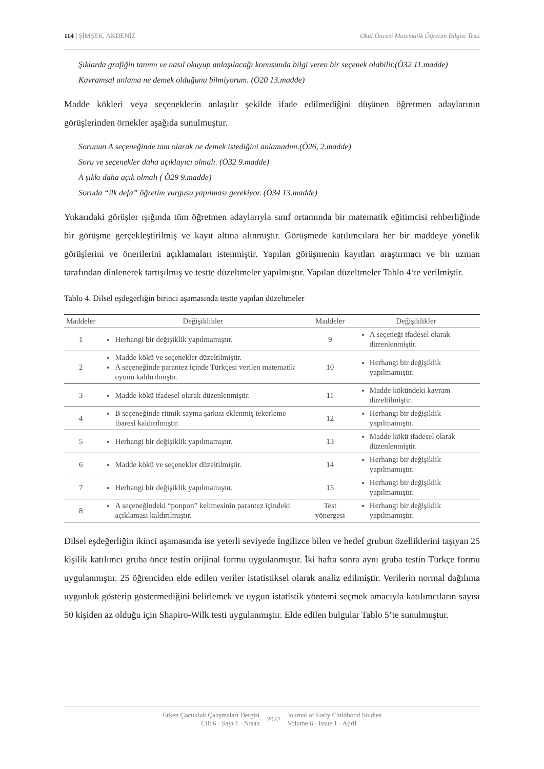114 | ŞİMŞEK, AKDENİZ Okul Öncesi Matematik Öğretim Bilgisi Testi
Şıklarda grafiğin tanımı ve nasıl okuyup anlaşılacağı konusunda bilgi veren bir seçenek olabilir.(Ö32 11.madde)
Kavramsal anlama ne demek olduğunu bilmiyorum. (Ö20 13.madde)
Madde kökleri veya seçeneklerin anlaşılır şekilde ifade edilmediğini düşünen öğretmen adaylarının görüşlerinden örnekler aşağıda sunulmuştur.
Sorunun A seçeneğinde tam olarak ne demek istediğini anlamadım.(Ö26, 2.madde)
Soru ve seçenekler daha açıklayıcı olmalı. (Ö32 9.madde)
A şıkkı daha açık olmalı ( Ö29 9.madde)
Soruda “ilk defa” öğretim vurgusu yapılması gerekiyor. (Ö34 13.madde)
Yukarıdaki görüşler ışığında tüm öğretmen adaylarıyla sınıf ortamında bir matematik eğitimcisi rehberliğinde bir görüşme gerçekleştirilmiş ve kayıt altına alınmıştır. Görüşmede katılımcılara her bir maddeye yönelik görüşlerini ve önerilerini açıklamaları istenmiştir. Yapılan görüşmenin kayıtları araştırmacı ve bir uzman tarafından dinlenerek tartışılmış ve testte düzeltmeler yapılmıştır. Yapılan düzeltmeler Tablo 4‘te verilmiştir.
Tablo 4. Dilsel eşdeğerliğin birinci aşamasında testte yapılan düzeltmeler
| Maddeler | Değişiklikler | Maddeler | Değişiklikler |
| --- | --- | --- | --- |
| 1 | Herhangi bir değişiklik yapılmamıştır. | 9 | A seçeneği ifadesel olarak düzenlenmiştir. |
| 2 | Madde kökü ve seçenekler düzeltilmiştir. A seçeneğinde parantez içinde Türkçesi verilen matematik oyunu kaldırılmıştır. | 10 | Herhangi bir değişiklik yapılmamıştır. |
| 3 | Madde kökü ifadesel olarak düzenlenmiştir. | 11 | Madde kökündeki kavram düzeltilmiştir. |
| 4 | B seçeneğinde ritmik sayma şarkısı eklenmiş tekerleme ibaresi kaldırılmıştır. | 12 | Herhangi bir değişiklik yapılmamıştır. |
| 5 | Herhangi bir değişiklik yapılmamıştır. | 13 | Madde kökü ifadesel olarak düzenlenmiştir. |
| 6 | Madde kökü ve seçenekler düzeltilmiştir. | 14 | Herhangi bir değişiklik yapılmamıştır. |
| 7 | Herhangi bir değişiklik yapılmamıştır. | 15 | Herhangi bir değişiklik yapılmamıştır. |
| 8 | A seçeneğindeki “ponpon” kelimesinin parantez içindeki açıklaması kaldırılmıştır. | Test yönergesi | Herhangi bir değişiklik yapılmamıştır. |
Dilsel eşdeğerliğin ikinci aşamasında ise yeterli seviyede İngilizce bilen ve hedef grubun özelliklerini taşıyan 25 kişilik katılımcı gruba önce testin orijinal formu uygulanmıştır. İki hafta sonra aynı gruba testin Türkçe formu uygulanmıştır. 25 öğrenciden elde edilen veriler istatistiksel olarak analiz edilmiştir. Verilerin normal dağılıma uygunluk gösterip göstermediğini belirlemek ve uygun istatistik yöntemi seçmek amacıyla katılımcıların sayısı 50 kişiden az olduğu için Shapiro-Wilk testi uygulanmıştır. Elde edilen bulgular Tablo 5’te sunulmuştur.
Erken Çocukluk Çalışmaları Dergisi
Cilt 6 · Sayı 1 · Nisan
2022
Journal of Early Childhood Studies
Volume 6 · Issue 1 · April